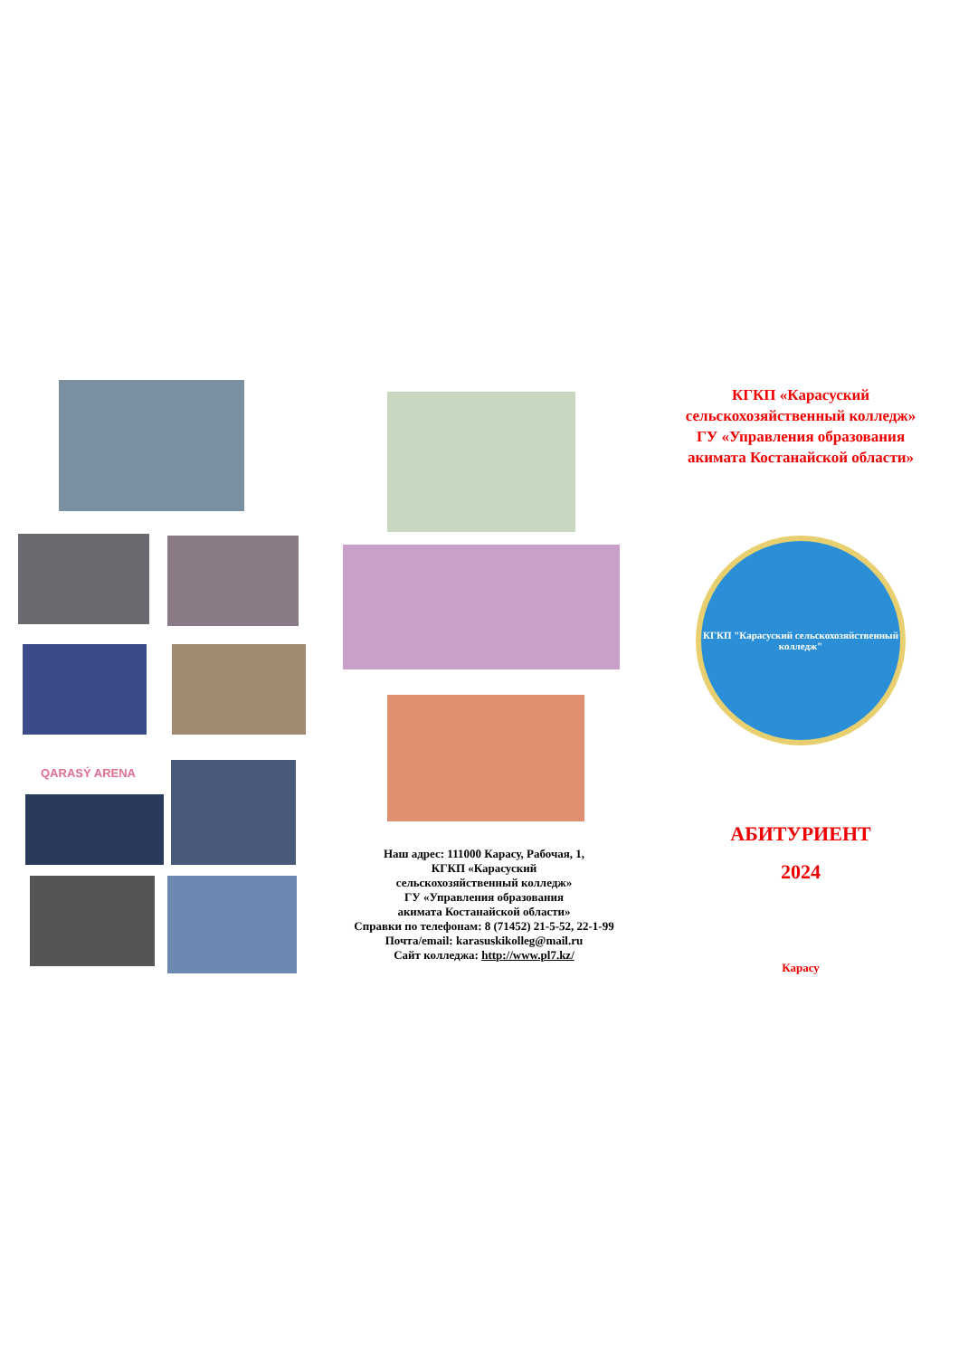QARASÝ ARENA
Наш адрес: 111000 Карасу, Рабочая, 1,
КГКП «Карасуский
сельскохозяйственный колледж»
ГУ «Управления образования
акимата Костанайской области»
Справки по телефонам: 8 (71452) 21-5-52, 22-1-99
Почта/email: karasuskikolleg@mail.ru
Сайт колледжа: http://www.pl7.kz/
КГКП «Карасуский
сельскохозяйственный колледж»
ГУ «Управления образования
акимата Костанайской области»
КГКП "Карасуский сельскохозяйственный колледж"
АБИТУРИЕНТ
2024
Карасу